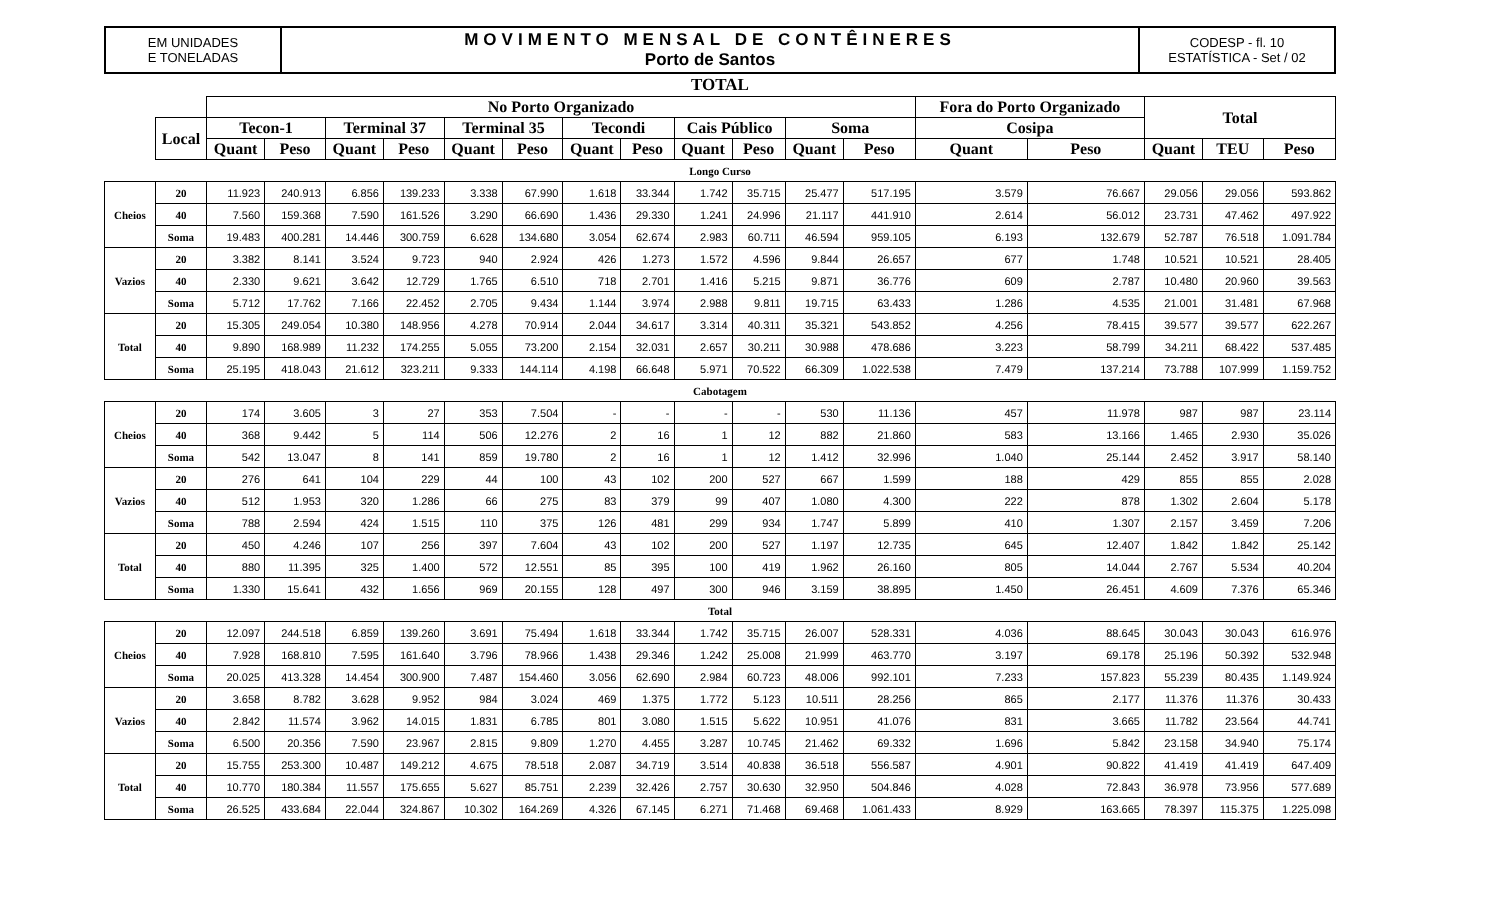| EM UNIDADES E TONELADAS | MOVIMENTO MENSAL DE CONTÊINERES Porto de Santos | CODESP - fl. 10 ESTATÍSTICA - Set / 02 |
TOTAL
| | | No Porto Organizado | | | | | | | | | | | | Fora do Porto Organizado | | Total | | |
| --- | --- | --- | --- | --- | --- | --- | --- | --- | --- | --- | --- | --- | --- | --- | --- | --- | --- | --- |
| | Local | Tecon-1 | | Terminal 37 | | Terminal 35 | | Tecondi | | Cais Público | | Soma | | Cosipa | | | | |
| | | Quant | Peso | Quant | Peso | Quant | Peso | Quant | Peso | Quant | Peso | Quant | Peso | Quant | Peso | Quant | TEU | Peso |
| Longo Curso | | | | | | | | | | | | | | | | | | |
| Cheios | 20 | 11.923 | 240.913 | 6.856 | 139.233 | 3.338 | 67.990 | 1.618 | 33.344 | 1.742 | 35.715 | 25.477 | 517.195 | 3.579 | 76.667 | 29.056 | 29.056 | 593.862 |
| | 40 | 7.560 | 159.368 | 7.590 | 161.526 | 3.290 | 66.690 | 1.436 | 29.330 | 1.241 | 24.996 | 21.117 | 441.910 | 2.614 | 56.012 | 23.731 | 47.462 | 497.922 |
| | Soma | 19.483 | 400.281 | 14.446 | 300.759 | 6.628 | 134.680 | 3.054 | 62.674 | 2.983 | 60.711 | 46.594 | 959.105 | 6.193 | 132.679 | 52.787 | 76.518 | 1.091.784 |
| Vazios | 20 | 3.382 | 8.141 | 3.524 | 9.723 | 940 | 2.924 | 426 | 1.273 | 1.572 | 4.596 | 9.844 | 26.657 | 677 | 1.748 | 10.521 | 10.521 | 28.405 |
| | 40 | 2.330 | 9.621 | 3.642 | 12.729 | 1.765 | 6.510 | 718 | 2.701 | 1.416 | 5.215 | 9.871 | 36.776 | 609 | 2.787 | 10.480 | 20.960 | 39.563 |
| | Soma | 5.712 | 17.762 | 7.166 | 22.452 | 2.705 | 9.434 | 1.144 | 3.974 | 2.988 | 9.811 | 19.715 | 63.433 | 1.286 | 4.535 | 21.001 | 31.481 | 67.968 |
| Total | 20 | 15.305 | 249.054 | 10.380 | 148.956 | 4.278 | 70.914 | 2.044 | 34.617 | 3.314 | 40.311 | 35.321 | 543.852 | 4.256 | 78.415 | 39.577 | 39.577 | 622.267 |
| | 40 | 9.890 | 168.989 | 11.232 | 174.255 | 5.055 | 73.200 | 2.154 | 32.031 | 2.657 | 30.211 | 30.988 | 478.686 | 3.223 | 58.799 | 34.211 | 68.422 | 537.485 |
| | Soma | 25.195 | 418.043 | 21.612 | 323.211 | 9.333 | 144.114 | 4.198 | 66.648 | 5.971 | 70.522 | 66.309 | 1.022.538 | 7.479 | 137.214 | 73.788 | 107.999 | 1.159.752 |
| Cabotagem | | | | | | | | | | | | | | | | | | |
| Cheios | 20 | 174 | 3.605 | 3 | 27 | 353 | 7.504 | - | - | - | - | 530 | 11.136 | 457 | 11.978 | 987 | 987 | 23.114 |
| | 40 | 368 | 9.442 | 5 | 114 | 506 | 12.276 | 2 | 16 | 1 | 12 | 882 | 21.860 | 583 | 13.166 | 1.465 | 2.930 | 35.026 |
| | Soma | 542 | 13.047 | 8 | 141 | 859 | 19.780 | 2 | 16 | 1 | 12 | 1.412 | 32.996 | 1.040 | 25.144 | 2.452 | 3.917 | 58.140 |
| Vazios | 20 | 276 | 641 | 104 | 229 | 44 | 100 | 43 | 102 | 200 | 527 | 667 | 1.599 | 188 | 429 | 855 | 855 | 2.028 |
| | 40 | 512 | 1.953 | 320 | 1.286 | 66 | 275 | 83 | 379 | 99 | 407 | 1.080 | 4.300 | 222 | 878 | 1.302 | 2.604 | 5.178 |
| | Soma | 788 | 2.594 | 424 | 1.515 | 110 | 375 | 126 | 481 | 299 | 934 | 1.747 | 5.899 | 410 | 1.307 | 2.157 | 3.459 | 7.206 |
| Total | 20 | 450 | 4.246 | 107 | 256 | 397 | 7.604 | 43 | 102 | 200 | 527 | 1.197 | 12.735 | 645 | 12.407 | 1.842 | 1.842 | 25.142 |
| | 40 | 880 | 11.395 | 325 | 1.400 | 572 | 12.551 | 85 | 395 | 100 | 419 | 1.962 | 26.160 | 805 | 14.044 | 2.767 | 5.534 | 40.204 |
| | Soma | 1.330 | 15.641 | 432 | 1.656 | 969 | 20.155 | 128 | 497 | 300 | 946 | 3.159 | 38.895 | 1.450 | 26.451 | 4.609 | 7.376 | 65.346 |
| Total | | | | | | | | | | | | | | | | | | |
| Cheios | 20 | 12.097 | 244.518 | 6.859 | 139.260 | 3.691 | 75.494 | 1.618 | 33.344 | 1.742 | 35.715 | 26.007 | 528.331 | 4.036 | 88.645 | 30.043 | 30.043 | 616.976 |
| | 40 | 7.928 | 168.810 | 7.595 | 161.640 | 3.796 | 78.966 | 1.438 | 29.346 | 1.242 | 25.008 | 21.999 | 463.770 | 3.197 | 69.178 | 25.196 | 50.392 | 532.948 |
| | Soma | 20.025 | 413.328 | 14.454 | 300.900 | 7.487 | 154.460 | 3.056 | 62.690 | 2.984 | 60.723 | 48.006 | 992.101 | 7.233 | 157.823 | 55.239 | 80.435 | 1.149.924 |
| Vazios | 20 | 3.658 | 8.782 | 3.628 | 9.952 | 984 | 3.024 | 469 | 1.375 | 1.772 | 5.123 | 10.511 | 28.256 | 865 | 2.177 | 11.376 | 11.376 | 30.433 |
| | 40 | 2.842 | 11.574 | 3.962 | 14.015 | 1.831 | 6.785 | 801 | 3.080 | 1.515 | 5.622 | 10.951 | 41.076 | 831 | 3.665 | 11.782 | 23.564 | 44.741 |
| | Soma | 6.500 | 20.356 | 7.590 | 23.967 | 2.815 | 9.809 | 1.270 | 4.455 | 3.287 | 10.745 | 21.462 | 69.332 | 1.696 | 5.842 | 23.158 | 34.940 | 75.174 |
| Total | 20 | 15.755 | 253.300 | 10.487 | 149.212 | 4.675 | 78.518 | 2.087 | 34.719 | 3.514 | 40.838 | 36.518 | 556.587 | 4.901 | 90.822 | 41.419 | 41.419 | 647.409 |
| | 40 | 10.770 | 180.384 | 11.557 | 175.655 | 5.627 | 85.751 | 2.239 | 32.426 | 2.757 | 30.630 | 32.950 | 504.846 | 4.028 | 72.843 | 36.978 | 73.956 | 577.689 |
| | Soma | 26.525 | 433.684 | 22.044 | 324.867 | 10.302 | 164.269 | 4.326 | 67.145 | 6.271 | 71.468 | 69.468 | 1.061.433 | 8.929 | 163.665 | 78.397 | 115.375 | 1.225.098 |